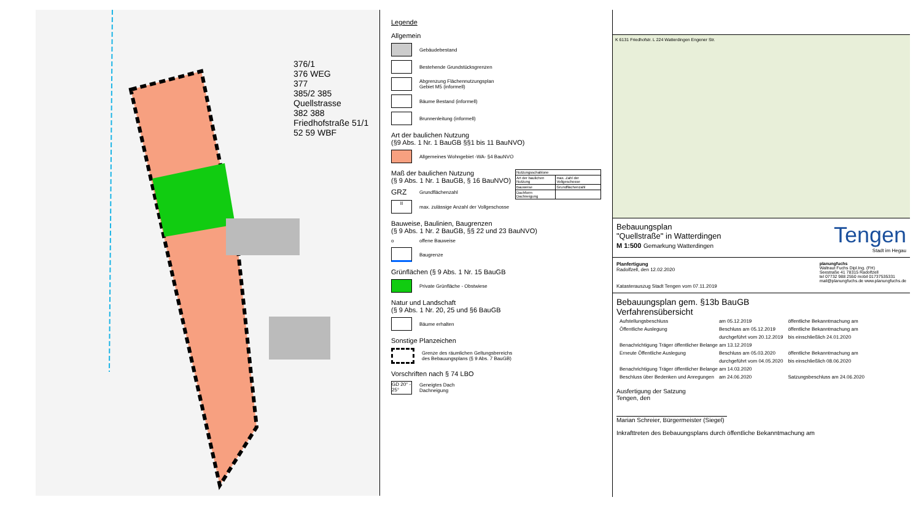376/1
376 WEG
377
385/2 385
Quellstrasse
382 388
Friedhofstraße 51/1 52 59 WBF
Legende
Allgemein
Gebäudebestand
Bestehende Grundstücksgrenzen
Abgrenzung Flächennutzungsplan
Gebiet M5 (informell)
Bäume Bestand (informell)
Brunnenleitung (informell)
Art der baulichen Nutzung
(§9 Abs. 1 Nr. 1 BauGB §§1 bis 11 BauNVO)
Allgemeines Wohngebiet -WA- §4 BauNVO
Maß der baulichen Nutzung
(§ 9 Abs. 1 Nr. 1 BauGB, § 16 BauNVO)
| Nutzungsschablone | |
| Art der baulichen Nutzung | max. Zahl der Vollgeschosse |
| Bauweise | Grundflächenzahl |
| Dachform Dachneigung | |
GRZ Grundflächenzahl
II max. zulässige Anzahl der Vollgeschosse
Bauweise, Baulinien, Baugrenzen
(§ 9 Abs. 1 Nr. 2 BauGB, §§ 22 und 23 BauNVO)
o offene Bauweise
Baugrenze
Grünflächen (§ 9 Abs. 1 Nr. 15 BauGB
Private Grünfläche - Obstwiese
Natur und Landschaft
(§ 9 Abs. 1 Nr. 20, 25 und §6 BauGB
Bäume erhalten
Sonstige Planzeichen
Grenze des räumlichen Geltungsbereichs
des Bebauungsplans (§ 9 Abs. 7 BauGB)
Vorschriften nach § 74 LBO
GD 20° - 25° Geneigtes Dach
Dachneigung
K 6131 Friedhofstr. L 224 Watterdingen Engener Str.
Bebauungsplan
"Quellstraße" in Watterdingen
M 1:500 Gemarkung Watterdingen
Tengen
Stadt im Hegau
Planfertigung
Radolfzell, den 12.02.2020
Katasterauszug Stadt Tengen vom 07.11.2019
planungfuchs
Waltraut Fuchs Dipl.Ing. (FH)
Seestraße 41 78315 Radolfzell
tel 07732 988 2550 mobil 01737535331
mail@planungfuchs.de www.planungfuchs.de
Bebauungsplan gem. §13b BauGB
Verfahrensübersicht
| Aufstellungsbeschluss | am 05.12.2019 | öffentliche Bekanntmachung am |
| Öffentliche Auslegung | Beschluss am 05.12.2019 | öffentliche Bekanntmachung am |
| | durchgeführt vom 20.12.2019 | bis einschließlich 24.01.2020 |
| Benachrichtigung Träger öffentlicher Belange am 13.12.2019 | | |
| Erneute Öffentliche Auslegung | Beschluss am 05.03.2020 | öffentliche Bekanntmachung am |
| | durchgeführt vom 04.05.2020 | bis einschließlich 08.06.2020 |
| Benachrichtigung Träger öffentlicher Belange am 14.03.2020 | | |
| Beschluss über Bedenken und Anregungen | am 24.06.2020 | Satzungsbeschluss am 24.06.2020 |
Ausfertigung der Satzung
Tengen, den
Marian Schreier, Bürgermeister (Siegel)
Inkrafttreten des Bebauungsplans durch öffentliche Bekanntmachung am